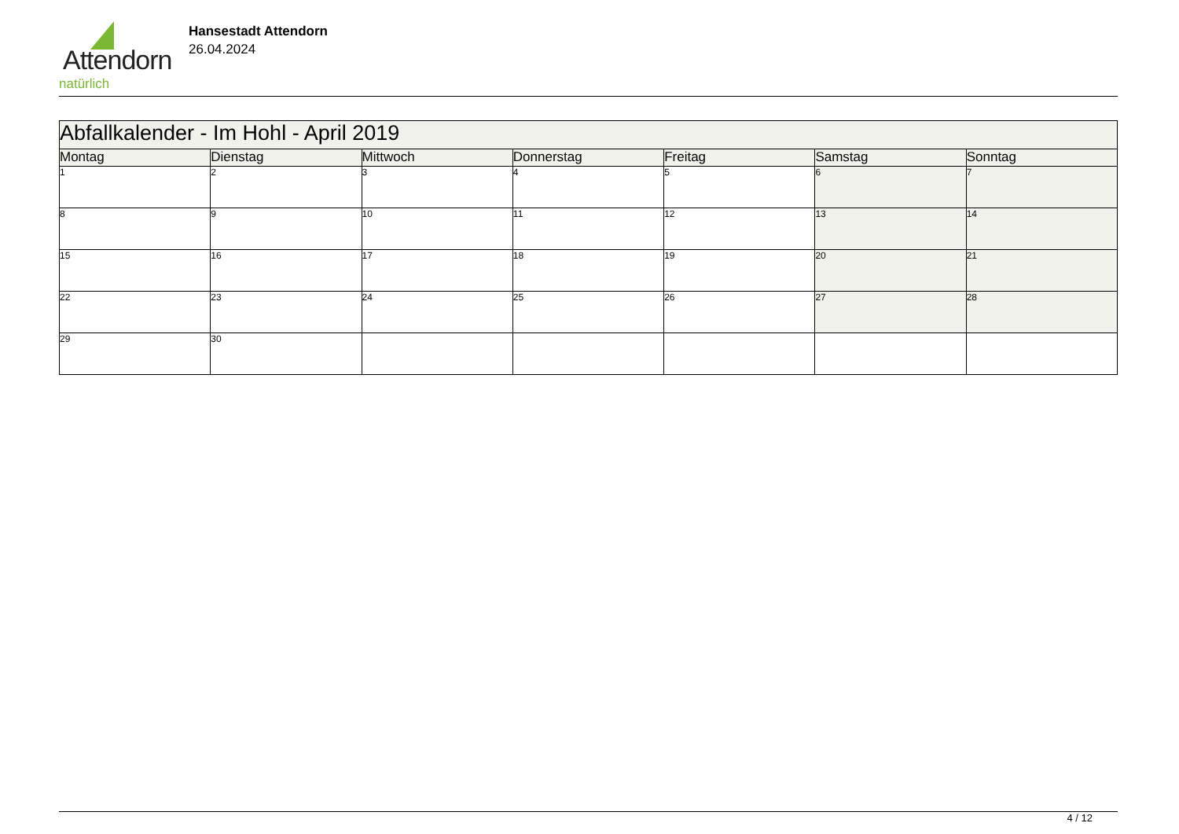Attendorn
natürlich
Hansestadt Attendorn
26.04.2024
| Abfallkalender - Im Hohl - April 2019 | | | | | | |
| --- | --- | --- | --- | --- | --- | --- |
| Montag | Dienstag | Mittwoch | Donnerstag | Freitag | Samstag | Sonntag |
| 1 | 2 | 3 | 4 | 5 | 6 | 7 |
| 8 | 9 | 10 | 11 | 12 | 13 | 14 |
| 15 | 16 | 17 | 18 | 19 | 20 | 21 |
| 22 | 23 | 24 | 25 | 26 | 27 | 28 |
| 29 | 30 | | | | | |
4 / 12